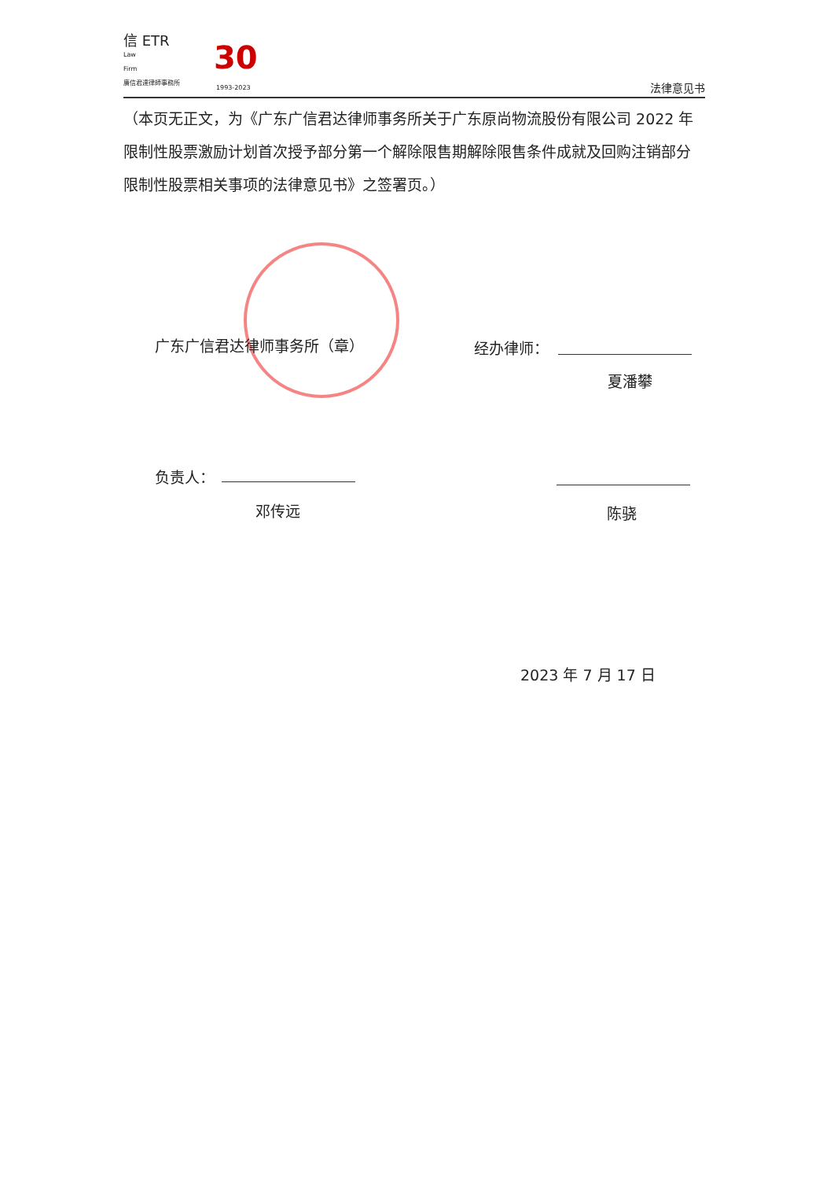信 ETR
Law
Firm
廣信君達律師事務所
30
1993-2023 法律意见书
（本页无正文，为《广东广信君达律师事务所关于广东原尚物流股份有限公司 2022 年限制性股票激励计划首次授予部分第一个解除限售期解除限售条件成就及回购注销部分限制性股票相关事项的法律意见书》之签署页。）
广东广信君达律师事务所（章） 经办律师：
夏潘攀
负责人：
邓传远 陈骁
2023 年 7 月 17 日